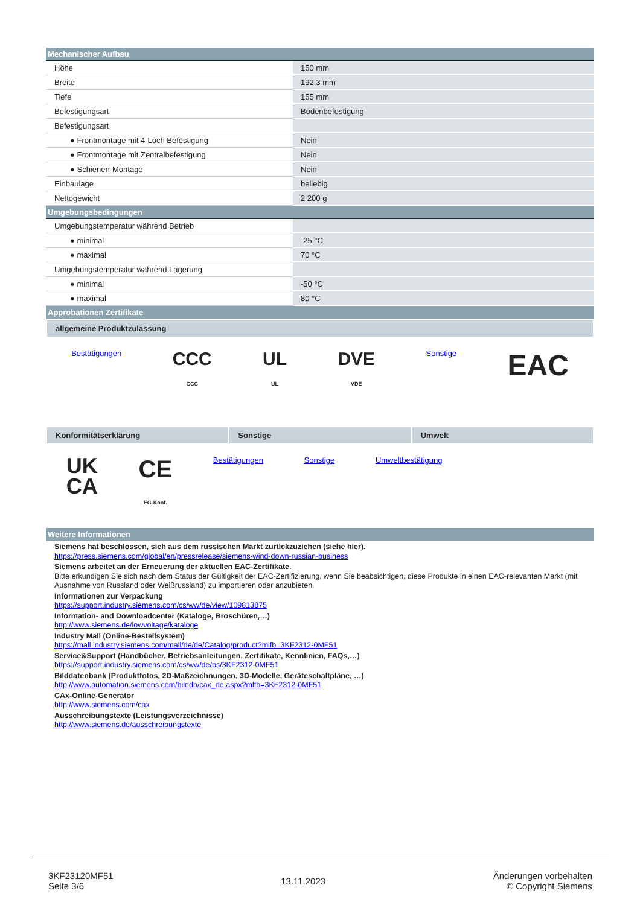| Mechanischer Aufbau | |
| --- | --- |
| Höhe | 150 mm |
| Breite | 192,3 mm |
| Tiefe | 155 mm |
| Befestigungsart | Bodenbefestigung |
| Befestigungsart | |
| ● Frontmontage mit 4-Loch Befestigung | Nein |
| ● Frontmontage mit Zentralbefestigung | Nein |
| ● Schienen-Montage | Nein |
| Einbaulage | beliebig |
| Nettogewicht | 2 200 g |
| Umgebungsbedingungen | |
| Umgebungstemperatur während Betrieb | |
| ● minimal | -25 °C |
| ● maximal | 70 °C |
| Umgebungstemperatur während Lagerung | |
| ● minimal | -50 °C |
| ● maximal | 80 °C |
| Approbationen Zertifikate | |
allgemeine Produktzulassung
Bestätigungen
CCC
CCC
UL
UL
DVE
VDE
Sonstige
EAC
Konformitätserklärung Sonstige Umwelt
UK
CA
CE
EG-Konf.
Bestätigungen Sonstige Umweltbestätigung
| Weitere Informationen |
| --- |
Siemens hat beschlossen, sich aus dem russischen Markt zurückzuziehen (siehe hier).
https://press.siemens.com/global/en/pressrelease/siemens-wind-down-russian-business
Siemens arbeitet an der Erneuerung der aktuellen EAC-Zertifikate.
Bitte erkundigen Sie sich nach dem Status der Gültigkeit der EAC-Zertifizierung, wenn Sie beabsichtigen, diese Produkte in einen EAC-relevanten Markt (mit Ausnahme von Russland oder Weißrussland) zu importieren oder anzubieten.
Informationen zur Verpackung
https://support.industry.siemens.com/cs/ww/de/view/109813875
Information- and Downloadcenter (Kataloge, Broschüren,…)
http://www.siemens.de/lowvoltage/kataloge
Industry Mall (Online-Bestellsystem)
https://mall.industry.siemens.com/mall/de/de/Catalog/product?mlfb=3KF2312-0MF51
Service&Support (Handbücher, Betriebsanleitungen, Zertifikate, Kennlinien, FAQs,…)
https://support.industry.siemens.com/cs/ww/de/ps/3KF2312-0MF51
Bilddatenbank (Produktfotos, 2D-Maßzeichnungen, 3D-Modelle, Geräteschaltpläne, …)
http://www.automation.siemens.com/bilddb/cax_de.aspx?mlfb=3KF2312-0MF51
CAx-Online-Generator
http://www.siemens.com/cax
Ausschreibungstexte (Leistungsverzeichnisse)
http://www.siemens.de/ausschreibungstexte
3KF23120MF51
Seite 3/6
13.11.2023
Änderungen vorbehalten
© Copyright Siemens